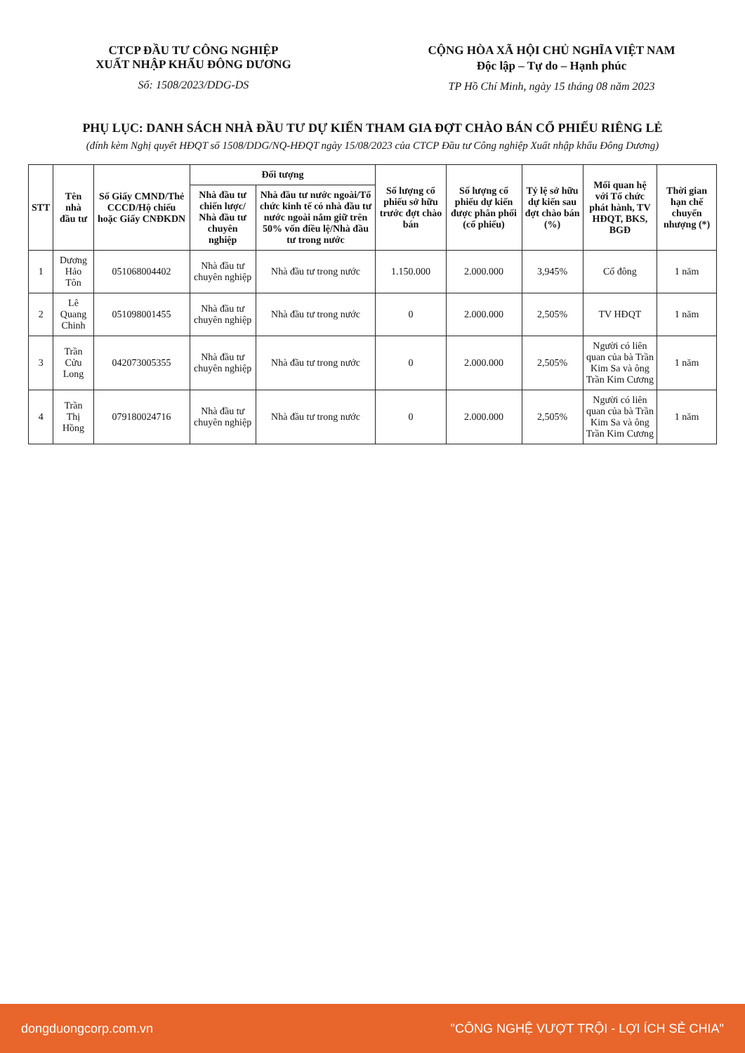CTCP ĐẦU TƯ CÔNG NGHIỆP
XUẤT NHẬP KHẨU ĐÔNG DƯƠNG
Số: 1508/2023/DDG-DS
CỘNG HÒA XÃ HỘI CHỦ NGHĨA VIỆT NAM
Độc lập – Tự do – Hạnh phúc
TP Hồ Chí Minh, ngày 15 tháng 08 năm 2023
PHỤ LỤC: DANH SÁCH NHÀ ĐẦU TƯ DỰ KIẾN THAM GIA ĐỢT CHÀO BÁN CỔ PHIẾU RIÊNG LẺ
(đính kèm Nghị quyết HĐQT số 1508/DDG/NQ-HĐQT ngày 15/08/2023 của CTCP Đầu tư Công nghiệp Xuất nhập khẩu Đông Dương)
| STT | Tên nhà đầu tư | Số Giấy CMND/Thẻ CCCD/Hộ chiếu hoặc Giấy CNĐKDN | Đối tượng | | Số lượng cổ phiếu sở hữu trước đợt chào bán | Số lượng cổ phiếu dự kiến được phân phối (cổ phiếu) | Tỷ lệ sở hữu dự kiến sau đợt chào bán (%) | Mối quan hệ với Tổ chức phát hành, TV HĐQT, BKS, BGĐ | Thời gian hạn chế chuyển nhượng (*) |
| --- | --- | --- | --- | --- | --- | --- | --- | --- | --- |
| | | | Nhà đầu tư chiến lược/ Nhà đầu tư chuyên nghiệp | Nhà đầu tư nước ngoài/Tổ chức kinh tế có nhà đầu tư nước ngoài nắm giữ trên 50% vốn điều lệ/Nhà đầu tư trong nước | | | | | |
| 1 | Dương Hảo Tôn | 051068004402 | Nhà đầu tư chuyên nghiệp | Nhà đầu tư trong nước | 1.150.000 | 2.000.000 | 3,945% | Cổ đông | 1 năm |
| 2 | Lê Quang Chinh | 051098001455 | Nhà đầu tư chuyên nghiệp | Nhà đầu tư trong nước | 0 | 2.000.000 | 2,505% | TV HĐQT | 1 năm |
| 3 | Trần Cửu Long | 042073005355 | Nhà đầu tư chuyên nghiệp | Nhà đầu tư trong nước | 0 | 2.000.000 | 2,505% | Người có liên quan của bà Trần Kim Sa và ông Trần Kim Cương | 1 năm |
| 4 | Trần Thị Hồng | 079180024716 | Nhà đầu tư chuyên nghiệp | Nhà đầu tư trong nước | 0 | 2.000.000 | 2,505% | Người có liên quan của bà Trần Kim Sa và ông Trần Kim Cương | 1 năm |
dongduongcorp.com.vn "CÔNG NGHỆ VƯỢT TRỘI - LỢI ÍCH SẺ CHIA"